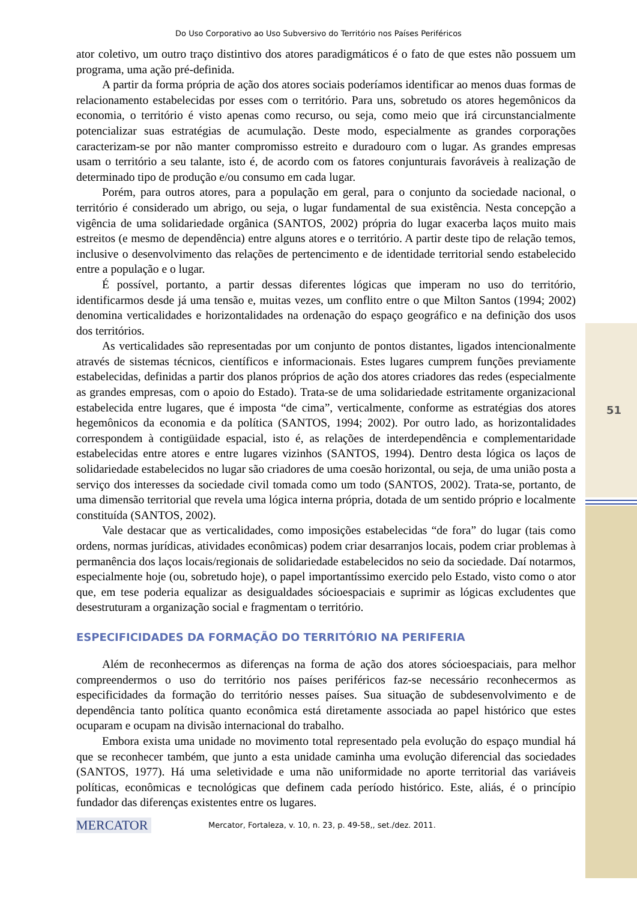51
Do Uso Corporativo ao Uso Subversivo do Território nos Países Periféricos
ator coletivo, um outro traço distintivo dos atores paradigmáticos é o fato de que estes não possuem um programa, uma ação pré-definida.
A partir da forma própria de ação dos atores sociais poderíamos identificar ao menos duas formas de relacionamento estabelecidas por esses com o território. Para uns, sobretudo os atores hegemônicos da economia, o território é visto apenas como recurso, ou seja, como meio que irá circunstancialmente potencializar suas estratégias de acumulação. Deste modo, especialmente as grandes corporações caracterizam-se por não manter compromisso estreito e duradouro com o lugar. As grandes empresas usam o território a seu talante, isto é, de acordo com os fatores conjunturais favoráveis à realização de determinado tipo de produção e/ou consumo em cada lugar.
Porém, para outros atores, para a população em geral, para o conjunto da sociedade nacional, o território é considerado um abrigo, ou seja, o lugar fundamental de sua existência. Nesta concepção a vigência de uma solidariedade orgânica (SANTOS, 2002) própria do lugar exacerba laços muito mais estreitos (e mesmo de dependência) entre alguns atores e o território. A partir deste tipo de relação temos, inclusive o desenvolvimento das relações de pertencimento e de identidade territorial sendo estabelecido entre a população e o lugar.
É possível, portanto, a partir dessas diferentes lógicas que imperam no uso do território, identificarmos desde já uma tensão e, muitas vezes, um conflito entre o que Milton Santos (1994; 2002) denomina verticalidades e horizontalidades na ordenação do espaço geográfico e na definição dos usos dos territórios.
As verticalidades são representadas por um conjunto de pontos distantes, ligados intencionalmente através de sistemas técnicos, científicos e informacionais. Estes lugares cumprem funções previamente estabelecidas, definidas a partir dos planos próprios de ação dos atores criadores das redes (especialmente as grandes empresas, com o apoio do Estado). Trata-se de uma solidariedade estritamente organizacional estabelecida entre lugares, que é imposta “de cima”, verticalmente, conforme as estratégias dos atores hegemônicos da economia e da política (SANTOS, 1994; 2002). Por outro lado, as horizontalidades correspondem à contigüidade espacial, isto é, as relações de interdependência e complementaridade estabelecidas entre atores e entre lugares vizinhos (SANTOS, 1994). Dentro desta lógica os laços de solidariedade estabelecidos no lugar são criadores de uma coesão horizontal, ou seja, de uma união posta a serviço dos interesses da sociedade civil tomada como um todo (SANTOS, 2002). Trata-se, portanto, de uma dimensão territorial que revela uma lógica interna própria, dotada de um sentido próprio e localmente constituída (SANTOS, 2002).
Vale destacar que as verticalidades, como imposições estabelecidas “de fora” do lugar (tais como ordens, normas jurídicas, atividades econômicas) podem criar desarranjos locais, podem criar problemas à permanência dos laços locais/regionais de solidariedade estabelecidos no seio da sociedade. Daí notarmos, especialmente hoje (ou, sobretudo hoje), o papel importantíssimo exercido pelo Estado, visto como o ator que, em tese poderia equalizar as desigualdades sócioespaciais e suprimir as lógicas excludentes que desestruturam a organização social e fragmentam o território.
ESPECIFICIDADES DA FORMAÇÃO DO TERRITÓRIO NA PERIFERIA
Além de reconhecermos as diferenças na forma de ação dos atores sócioespaciais, para melhor compreendermos o uso do território nos países periféricos faz-se necessário reconhecermos as especificidades da formação do território nesses países. Sua situação de subdesenvolvimento e de dependência tanto política quanto econômica está diretamente associada ao papel histórico que estes ocuparam e ocupam na divisão internacional do trabalho.
Embora exista uma unidade no movimento total representado pela evolução do espaço mundial há que se reconhecer também, que junto a esta unidade caminha uma evolução diferencial das sociedades (SANTOS, 1977). Há uma seletividade e uma não uniformidade no aporte territorial das variáveis políticas, econômicas e tecnológicas que definem cada período histórico. Este, aliás, é o princípio fundador das diferenças existentes entre os lugares.
MERCATOR
Mercator, Fortaleza, v. 10, n. 23, p. 49-58,, set./dez. 2011.